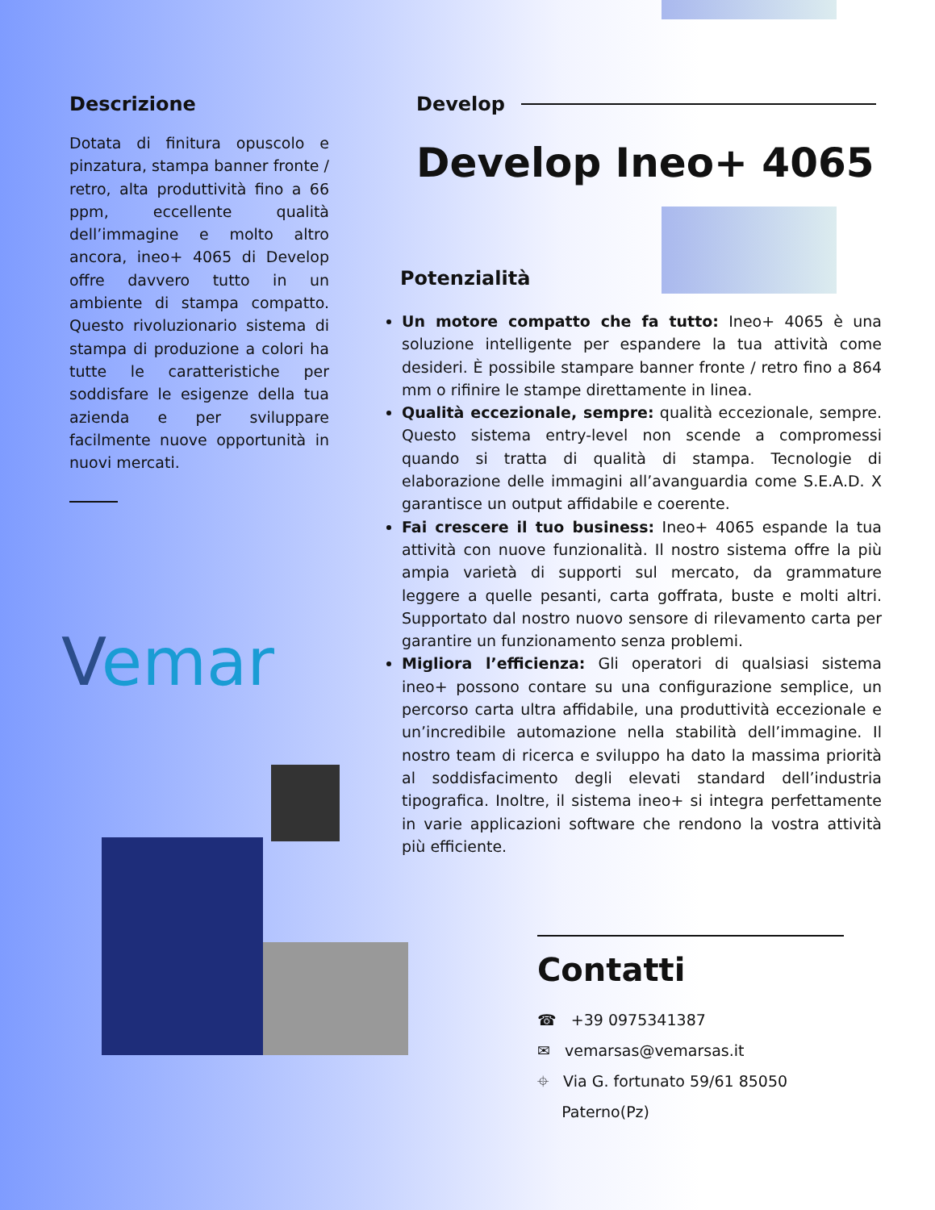Descrizione
Dotata di finitura opuscolo e pinzatura, stampa banner fronte / retro, alta produttività fino a 66 ppm, eccellente qualità dell’immagine e molto altro ancora, ineo+ 4065 di Develop offre davvero tutto in un ambiente di stampa compatto. Questo rivoluzionario sistema di stampa di produzione a colori ha tutte le caratteristiche per soddisfare le esigenze della tua azienda e per sviluppare facilmente nuove opportunità in nuovi mercati.
Vemar
Develop
Develop Ineo+ 4065
Potenzialità
Un motore compatto che fa tutto: Ineo+ 4065 è una soluzione intelligente per espandere la tua attività come desideri. È possibile stampare banner fronte / retro fino a 864 mm o rifinire le stampe direttamente in linea.
Qualità eccezionale, sempre: qualità eccezionale, sempre. Questo sistema entry-level non scende a compromessi quando si tratta di qualità di stampa. Tecnologie di elaborazione delle immagini all’avanguardia come S.E.A.D. X garantisce un output affidabile e coerente.
Fai crescere il tuo business: Ineo+ 4065 espande la tua attività con nuove funzionalità. Il nostro sistema offre la più ampia varietà di supporti sul mercato, da grammature leggere a quelle pesanti, carta goffrata, buste e molti altri. Supportato dal nostro nuovo sensore di rilevamento carta per garantire un funzionamento senza problemi.
Migliora l’efficienza: Gli operatori di qualsiasi sistema ineo+ possono contare su una configurazione semplice, un percorso carta ultra affidabile, una produttività eccezionale e un’incredibile automazione nella stabilità dell’immagine. Il nostro team di ricerca e sviluppo ha dato la massima priorità al soddisfacimento degli elevati standard dell’industria tipografica. Inoltre, il sistema ineo+ si integra perfettamente in varie applicazioni software che rendono la vostra attività più efficiente.
Contatti
☎ +39 0975341387
✉ vemarsas@vemarsas.it
⌖ Via G. fortunato 59/61 85050
Paterno(Pz)